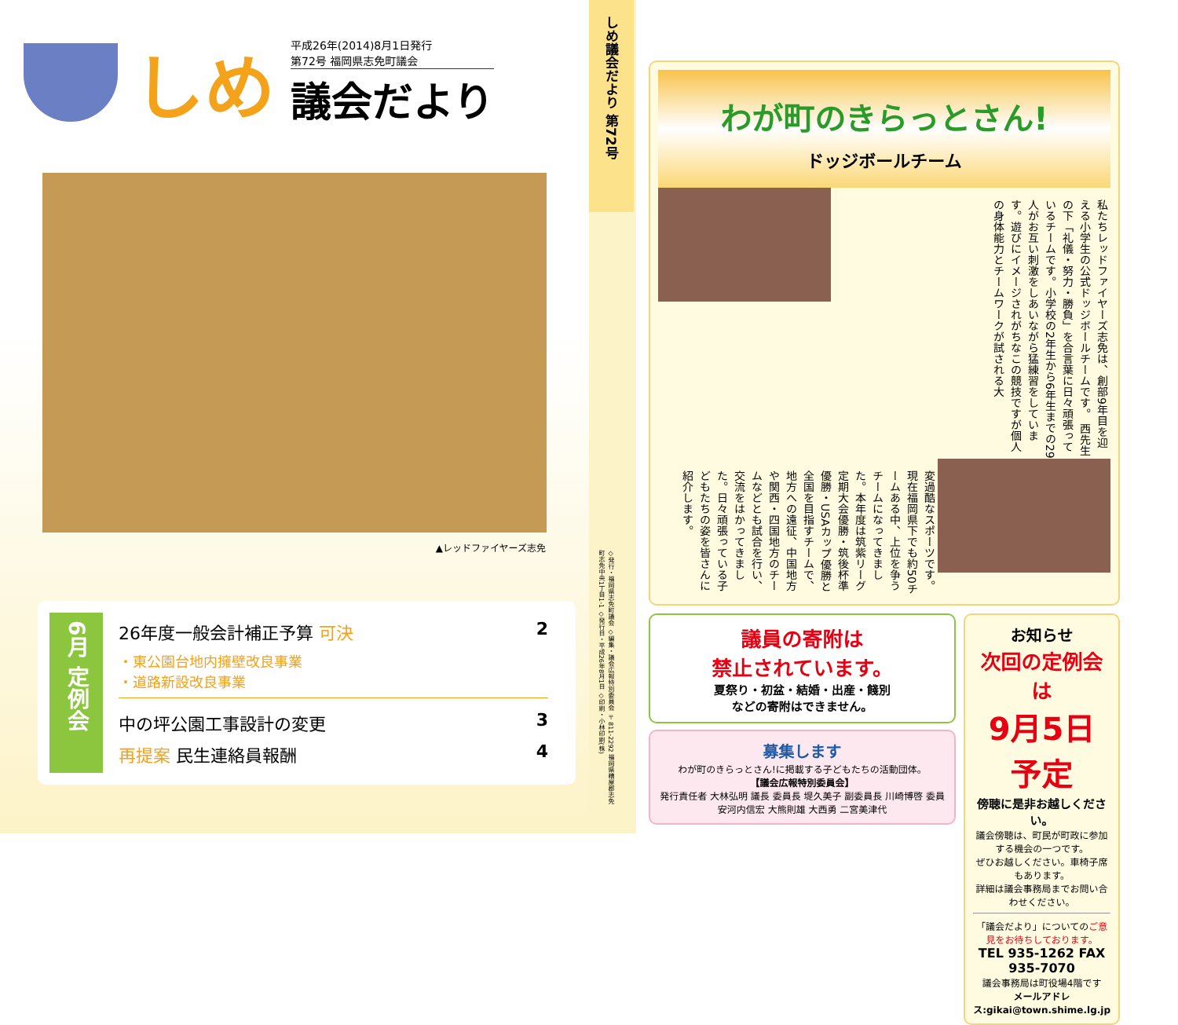しめ
平成26年(2014)8月1日発行
第72号 福岡県志免町議会
議会だより
▲レッドファイヤーズ志免
6月 定例会
26年度一般会計補正予算 可決 2
・東公園台地内擁壁改良事業
・道路新設改良事業
中の坪公園工事設計の変更 3
再提案 民生連絡員報酬 4
しめ議会だより 第72号
◇発行・福岡県志免町議会 ◇編集・議会広報特別委員会 〒811-2292 福岡県糟屋郡志免町志免中央1丁目1-1 ◇発行日・平成26年8月1日 ◇印刷・小林印刷(株)
わが町のきらっとさん!
ドッジボールチーム
私たちレッドファイヤーズ志免は、創部9年目を迎える小学生の公式ドッジボールチームです。 西先生の下「礼儀・努力・勝負」を合言葉に日々頑張っているチームです。小学校の2年生から6年生までの29人がお互い刺激をしあいながら猛練習をしています。遊びにイメージされがちなこの競技ですが個人の身体能力とチームワークが試される大
変過酷なスポーツです。現在福岡県下でも約50チームある中、上位を争うチームになってきました。本年度は筑紫リーグ定期大会優勝・筑後杯準優勝・USAカップ優勝と全国を目指すチームで、地方への遠征、中国地方や関西・四国地方のチームなどとも試合を行い、交流をはかってきました。日々頑張っている子どもたちの姿を皆さんに紹介します。
議員の寄附は
禁止されています。
夏祭り・初盆・結婚・出産・餞別
などの寄附はできません。
募集します
わが町のきらっとさん!に掲載する子どもたちの活動団体。
【議会広報特別委員会】
発行責任者 大林弘明 議長 委員長 堤久美子 副委員長 川崎博啓 委員 安河内信宏 大熊則雄 大西勇 二宮美津代
お知らせ
次回の定例会は
9月5日予定
傍聴に是非お越しください。
議会傍聴は、町民が町政に参加する機会の一つです。
ぜひお越しください。車椅子席もあります。
詳細は議会事務局までお問い合わせください。
「議会だより」についてのご意見をお待ちしております。
TEL 935-1262 FAX 935-7070
議会事務局は町役場4階です
メールアドレス:gikai@town.shime.lg.jp